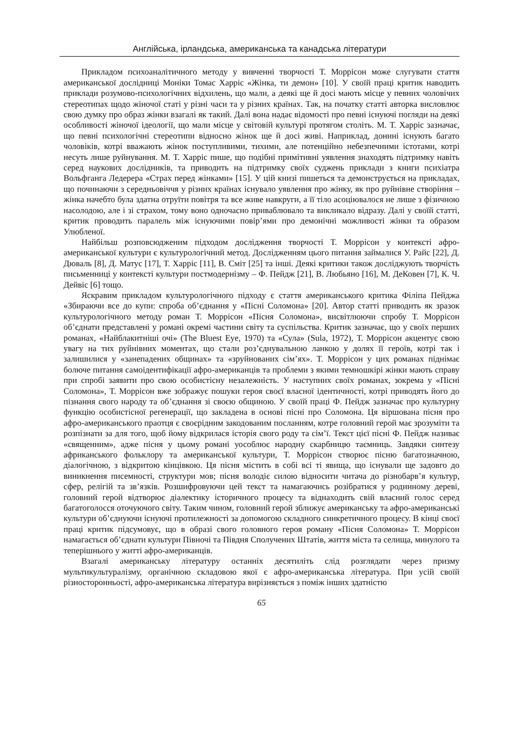Англійська, ірландська, американська та канадська літератури
Прикладом психоаналітичного методу у вивченні творчості Т. Моррісон може слугувати стаття американської дослідниці Моніки Томас Харріс «Жінка, ти демон» [10]. У своїй праці критик наводить приклади розумово-психологічних відхилень, що мали, а деякі ще й досі мають місце у певних чоловічих стереотипах щодо жіночої статі у різні часи та у різних країнах. Так, на початку статті авторка висловлює свою думку про образ жінки взагалі як такий. Далі вона надає відомості про певні існуючі погляди на деякі особливості жіночої ідеології, що мали місце у світовій культурі протягом століть. М. Т. Харріс зазначає, що певні психологічні стереотипи відносно жінок ще й досі живі. Наприклад, донині існують багато чоловіків, котрі вважають жінок поступливими, тихими, але потенційно небезпечними істотами, котрі несуть лише руйнування. М. Т. Харріс пише, що подібні примітивні уявлення знаходять підтримку навіть серед наукових дослідників, та приводить на підтримку своїх суджень приклади з книги психіатра Вольфганга Ледерера «Страх перед жінками» [15]. У цій книзі пишеться та демонструється на прикладах, що починаючи з середньовіччя у різних країнах існувало уявлення про жінку, як про руйнівне створіння – жінка начебто була здатна отруїти повітря та все живе навкруги, а її тіло асоціювалося не лише з фізичною насолодою, але і зі страхом, тому воно одночасно приваблювало та викликало відразу. Далі у своїй статті, критик проводить паралель між існуючими повір’ями про демонічні можливості жінки та образом Улюбленої.
Найбільш розповсюдженим підходом дослідження творчості Т. Моррісон у контексті афро-американської культури є культурологічний метод. Дослідженням цього питання займалися У. Райс [22], Д. Дюваль [8], Д. Матус [17], Т. Харріс [11], В. Сміт [25] та інші. Деякі критики також досліджують творчість письменниці у контексті культури постмодернізму – Ф. Пейдж [21], В. Любьяно [16], М. ДеКовен [7], К. Ч. Дейвіс [6] тощо.
Яскравим прикладом культурологічного підходу є стаття американського критика Філіпа Пейджа «Збираючи все до купи: спроба об’єднання у «Пісні Соломона» [20]. Автор статті приводить як зразок культурологічного методу роман Т. Моррісон «Пісня Соломона», висвітлюючи спробу Т. Моррісон об’єднати представлені у романі окремі частини світу та суспільства. Критик зазначає, що у своїх перших романах, «Найблакитніші очі» (The Bluest Eye, 1970) та «Сула» (Sula, 1972), Т. Моррісон акцентує свою увагу на тих руйнівних моментах, що стали роз’єднувальною ланкою у долях її героїв, котрі так і залишилися у «занепадених общинах» та «зруйнованих сім’ях». Т. Моррісон у цих романах піднімає болюче питання самоідентифікації афро-американців та проблеми з якими темношкірі жінки мають справу при спробі заявити про свою особистісну незалежність. У наступних своїх романах, зокрема у «Пісні Соломона», Т. Моррісон вже зображує пошуки героя своєї власної ідентичності, котрі приводять його до пізнання свого народу та об’єднання зі своєю общиною. У своїй праці Ф. Пейдж зазначає про культурну функцію особистісної регенерації, що закладена в основі пісні про Соломона. Ця віршована пісня про афро-американського праотця є своєрідним закодованим посланням, котре головний герой має зрозуміти та розпізнати за для того, щоб йому відкрилася історія свого роду та сім’ї. Текст цієї пісні Ф. Пейдж називає «священним», адже пісня у цьому романі уособлює народну скарбницю таємниць. Завдяки синтезу африканського фольклору та американської культури, Т. Моррісон створює пісню багатозначною, діалогічною, з відкритою кінцівкою. Ця пісня містить в собі всі ті явища, що існували ще задовго до виникнення писемності, структури мов; пісня володіє силою відносити читача до різнобарв’я культур, сфер, релігій та зв’язків. Розшифровуючи цей текст та намагаючись розібратися у родинному дереві, головний герой відтворює діалектику історичного процесу та віднаходить свій власний голос серед багатоголосся оточуючого світу. Таким чином, головний герой зближує американську та афро-американські культури об’єднуючи існуючі протилежності за допомогою складного синкретичного процесу. В кінці своєї праці критик підсумовує, що в образі свого головного героя роману «Пісня Соломона» Т. Моррісон намагається об’єднати культури Півночі та Півдня Сполучених Штатів, життя міста та селища, минулого та теперішнього у житті афро-американців.
Взагалі американську літературу останніх десятиліть слід розглядати через призму мультикультуралізму, органічною складовою якої є афро-американська література. При усій своїй різносторонньості, афро-американська література вирізняється з поміж інших здатністю
65